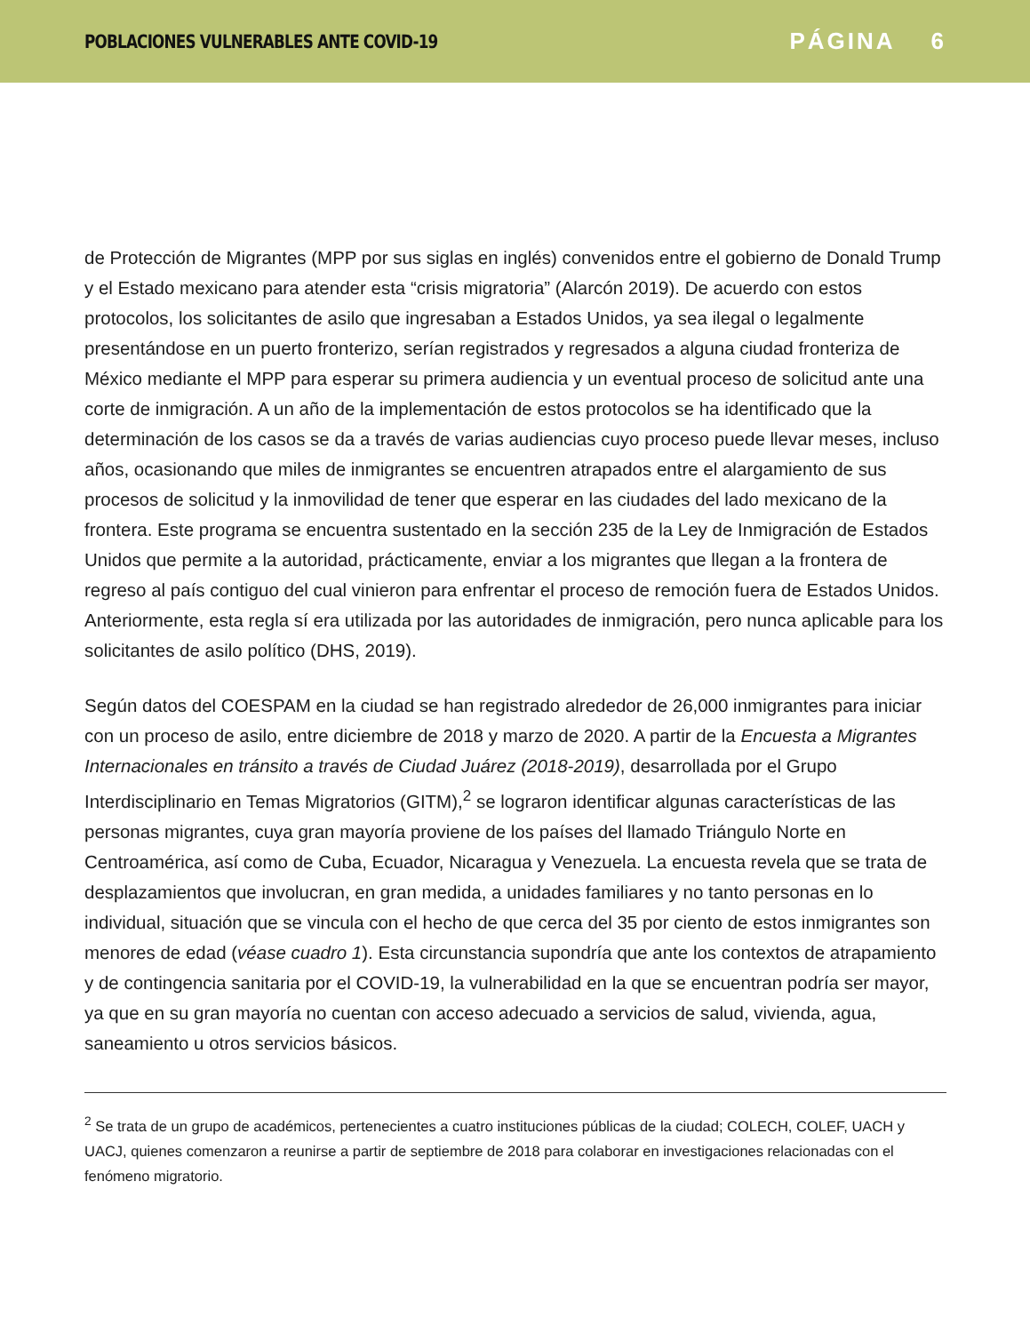POBLACIONES VULNERABLES ANTE COVID-19
PÁGINA 6
de Protección de Migrantes (MPP por sus siglas en inglés) convenidos entre el gobierno de Donald Trump y el Estado mexicano para atender esta “crisis migratoria” (Alarcón 2019). De acuerdo con estos protocolos, los solicitantes de asilo que ingresaban a Estados Unidos, ya sea ilegal o legalmente presentándose en un puerto fronterizo, serían registrados y regresados a alguna ciudad fronteriza de México mediante el MPP para esperar su primera audiencia y un eventual proceso de solicitud ante una corte de inmigración. A un año de la implementación de estos protocolos se ha identificado que la determinación de los casos se da a través de varias audiencias cuyo proceso puede llevar meses, incluso años, ocasionando que miles de inmigrantes se encuentren atrapados entre el alargamiento de sus procesos de solicitud y la inmovilidad de tener que esperar en las ciudades del lado mexicano de la frontera. Este programa se encuentra sustentado en la sección 235 de la Ley de Inmigración de Estados Unidos que permite a la autoridad, prácticamente, enviar a los migrantes que llegan a la frontera de regreso al país contiguo del cual vinieron para enfrentar el proceso de remoción fuera de Estados Unidos. Anteriormente, esta regla sí era utilizada por las autoridades de inmigración, pero nunca aplicable para los solicitantes de asilo político (DHS, 2019).
Según datos del COESPAM en la ciudad se han registrado alrededor de 26,000 inmigrantes para iniciar con un proceso de asilo, entre diciembre de 2018 y marzo de 2020. A partir de la Encuesta a Migrantes Internacionales en tránsito a través de Ciudad Juárez (2018-2019), desarrollada por el Grupo Interdisciplinario en Temas Migratorios (GITM),<sup>2</sup> se lograron identificar algunas características de las personas migrantes, cuya gran mayoría proviene de los países del llamado Triángulo Norte en Centroamérica, así como de Cuba, Ecuador, Nicaragua y Venezuela. La encuesta revela que se trata de desplazamientos que involucran, en gran medida, a unidades familiares y no tanto personas en lo individual, situación que se vincula con el hecho de que cerca del 35 por ciento de estos inmigrantes son menores de edad (véase cuadro 1). Esta circunstancia supondría que ante los contextos de atrapamiento y de contingencia sanitaria por el COVID-19, la vulnerabilidad en la que se encuentran podría ser mayor, ya que en su gran mayoría no cuentan con acceso adecuado a servicios de salud, vivienda, agua, saneamiento u otros servicios básicos.
<sup>2</sup> Se trata de un grupo de académicos, pertenecientes a cuatro instituciones públicas de la ciudad; COLECH, COLEF, UACH y UACJ, quienes comenzaron a reunirse a partir de septiembre de 2018 para colaborar en investigaciones relacionadas con el fenómeno migratorio.